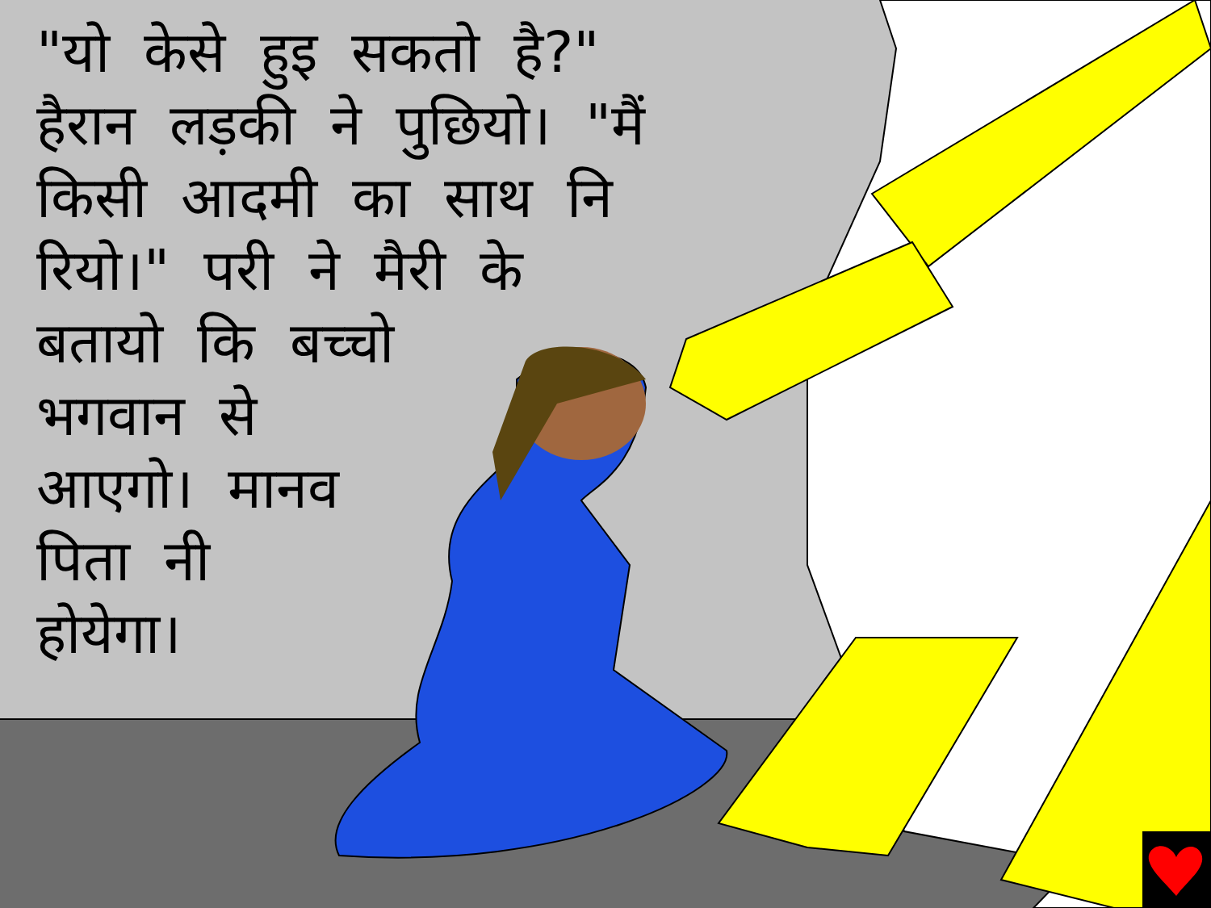"यो केसे हुइ सकतो है?" हैरान लड़की ने पुछियो। "मैं किसी आदमी का साथ नि रियो।" परी ने मैरी के
बतायो कि बच्चो
भगवान से
आएगो। मानव
पिता नी
होयेगा।